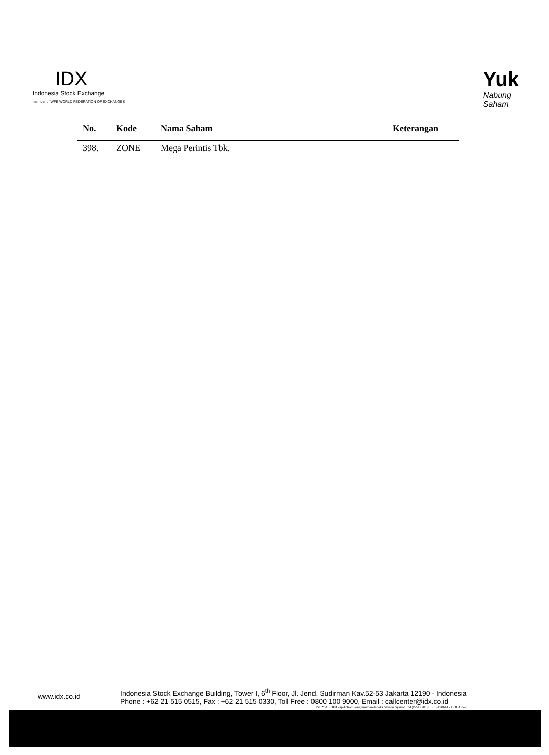IDX
Indonesia Stock Exchange
member of WFE WORLD FEDERATION OF EXCHANGES
Yuk
Nabung
Saham
| No. | Kode | Nama Saham | Keterangan |
| --- | --- | --- | --- |
| 398. | ZONE | Mega Perintis Tbk. | |
www.idx.co.id
Indonesia Stock Exchange Building, Tower I, 6<sup>th</sup> Floor, Jl. Jend. Sudirman Kav.52-53 Jakarta 12190 - Indonesia
Phone : +62 21 515 0515, Fax : +62 21 515 0330, Toll Free : 0800 100 9000, Email : callcenter@idx.co.id
IST:Y:\OPDE\CorpAction\Pengumuman\Indeks Saham Syariah Ind (ISSI)\2019\ISSI -190614 - BOLA.doc